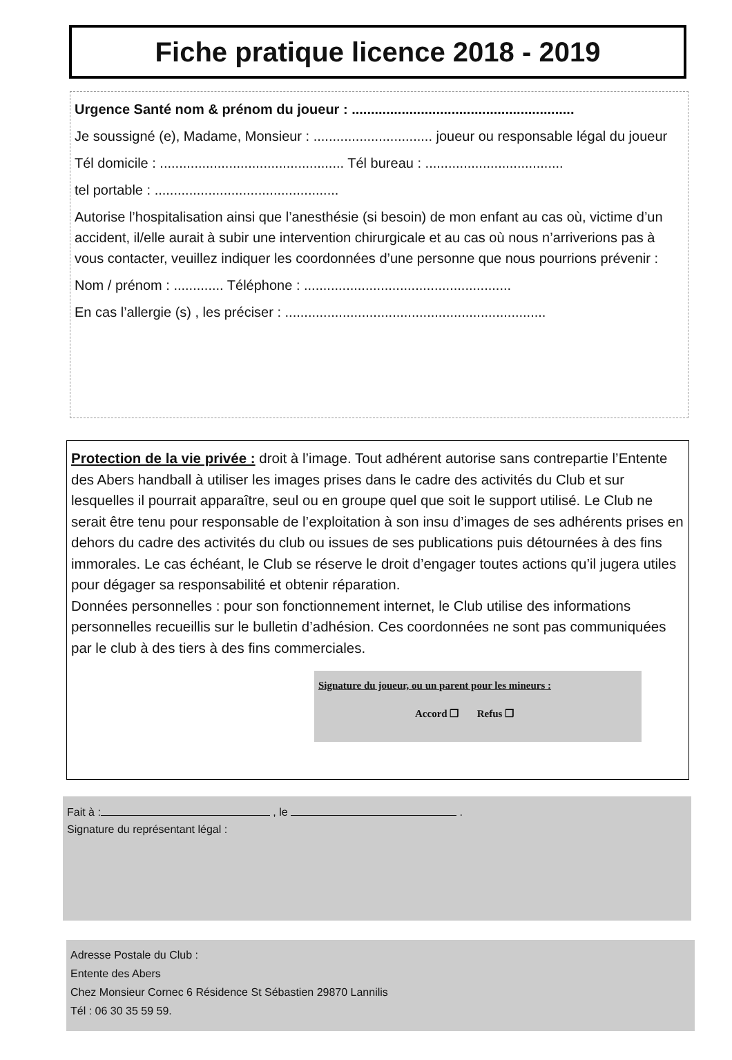Fiche pratique licence 2018 - 2019
Urgence Santé nom & prénom du joueur : ..........................................................
Je soussigné (e), Madame, Monsieur : ............................... joueur ou responsable légal du joueur
Tél domicile : ................................................ Tél bureau : ....................................
tel portable : ................................................
Autorise l’hospitalisation ainsi que l’anesthésie (si besoin) de mon enfant au cas où, victime d’un accident, il/elle aurait à subir une intervention chirurgicale et au cas où nous n’arriverions pas à vous contacter, veuillez indiquer les coordonnées d’une personne que nous pourrions prévenir :
Nom / prénom : ............. Téléphone : ......................................................
En cas l’allergie (s) , les préciser : ....................................................................
Protection de la vie privée : droit à l’image. Tout adhérent autorise sans contrepartie l’Entente des Abers handball à utiliser les images prises dans le cadre des activités du Club et sur lesquelles il pourrait apparaître, seul ou en groupe quel que soit le support utilisé. Le Club ne serait être tenu pour responsable de l’exploitation à son insu d’images de ses adhérents prises en dehors du cadre des activités du club ou issues de ses publications puis détournées à des fins immorales. Le cas échéant, le Club se réserve le droit d’engager toutes actions qu’il jugera utiles pour dégager sa responsabilité et obtenir réparation.
Données personnelles : pour son fonctionnement internet, le Club utilise des informations personnelles recueillis sur le bulletin d’adhésion. Ces coordonnées ne sont pas communiquées par le club à des tiers à des fins commerciales.
Signature du joueur, ou un parent pour les mineurs :
Accord ❐ Refus ❐
Fait à : , le .
Signature du représentant légal :
Adresse Postale du Club :
Entente des Abers
Chez Monsieur Cornec 6 Résidence St Sébastien 29870 Lannilis
Tél : 06 30 35 59 59.